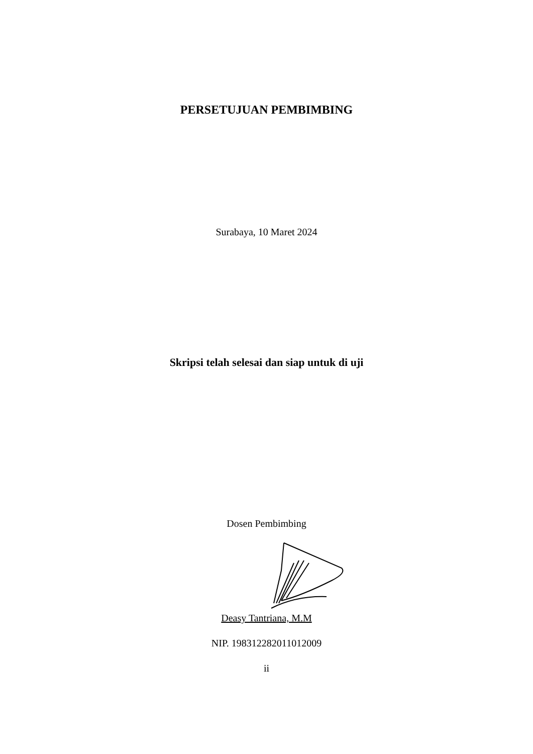PERSETUJUAN PEMBIMBING
Surabaya, 10 Maret 2024
Skripsi telah selesai dan siap untuk di uji
Dosen Pembimbing
Deasy Tantriana, M.M
NIP. 198312282011012009
ii